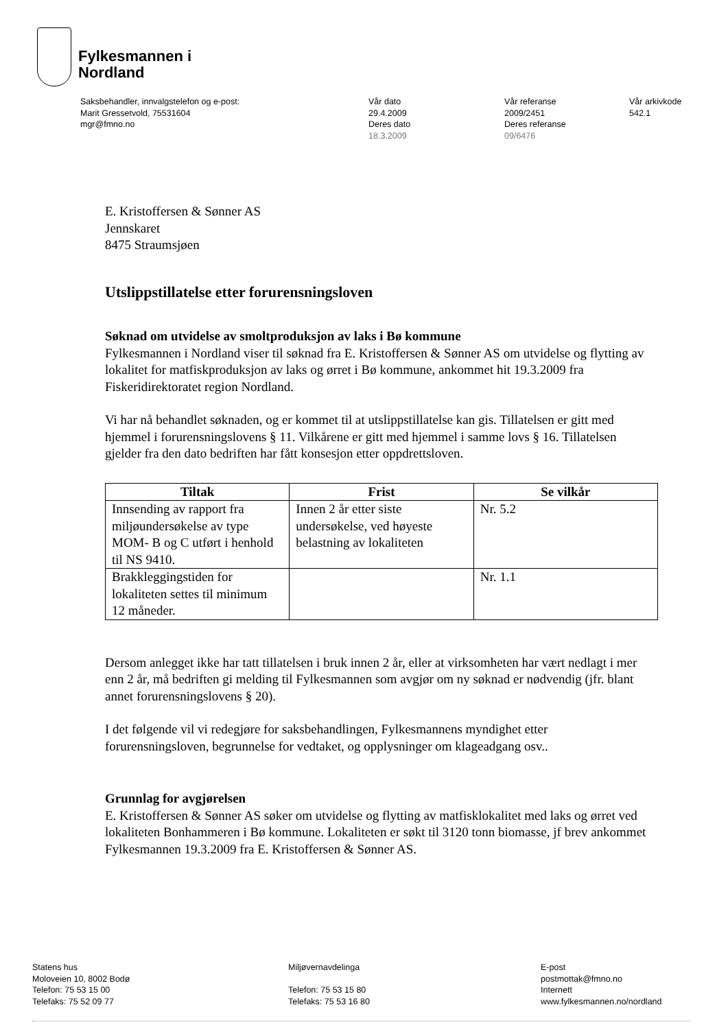Fylkesmannen i
Nordland
Saksbehandler, innvalgstelefon og e-post:
Marit Gressetvold, 75531604
mgr@fmno.no
Vår dato
29.4.2009
Deres dato
18.3.2009
Vår referanse
2009/2451
Deres referanse
09/6476
Vår arkivkode
542.1
E. Kristoffersen & Sønner AS
Jennskaret
8475 Straumsjøen
Utslippstillatelse etter forurensningsloven
Søknad om utvidelse av smoltproduksjon av laks i Bø kommune
Fylkesmannen i Nordland viser til søknad fra E. Kristoffersen & Sønner AS om utvidelse og flytting av lokalitet for matfiskproduksjon av laks og ørret i Bø kommune, ankommet hit 19.3.2009 fra Fiskeridirektoratet region Nordland.
Vi har nå behandlet søknaden, og er kommet til at utslippstillatelse kan gis. Tillatelsen er gitt med hjemmel i forurensningslovens § 11. Vilkårene er gitt med hjemmel i samme lovs § 16. Tillatelsen gjelder fra den dato bedriften har fått konsesjon etter oppdrettsloven.
| Tiltak | Frist | Se vilkår |
| --- | --- | --- |
| Innsending av rapport fra miljøundersøkelse av type MOM- B og C utført i henhold til NS 9410. | Innen 2 år etter siste undersøkelse, ved høyeste belastning av lokaliteten | Nr. 5.2 |
| Brakkleggingstiden for lokaliteten settes til minimum 12 måneder. | | Nr. 1.1 |
Dersom anlegget ikke har tatt tillatelsen i bruk innen 2 år, eller at virksomheten har vært nedlagt i mer enn 2 år, må bedriften gi melding til Fylkesmannen som avgjør om ny søknad er nødvendig (jfr. blant annet forurensningslovens § 20).
I det følgende vil vi redegjøre for saksbehandlingen, Fylkesmannens myndighet etter forurensningsloven, begrunnelse for vedtaket, og opplysninger om klageadgang osv..
Grunnlag for avgjørelsen
E. Kristoffersen & Sønner AS søker om utvidelse og flytting av matfisklokalitet med laks og ørret ved lokaliteten Bonhammeren i Bø kommune. Lokaliteten er søkt til 3120 tonn biomasse, jf brev ankommet Fylkesmannen 19.3.2009 fra E. Kristoffersen & Sønner AS.
Statens hus
Moloveien 10, 8002 Bodø
Telefon: 75 53 15 00
Telefaks: 75 52 09 77
Miljøvernavdelinga
Telefon: 75 53 15 80
Telefaks: 75 53 16 80
E-post
postmottak@fmno.no
Internett
www.fylkesmannen.no/nordland